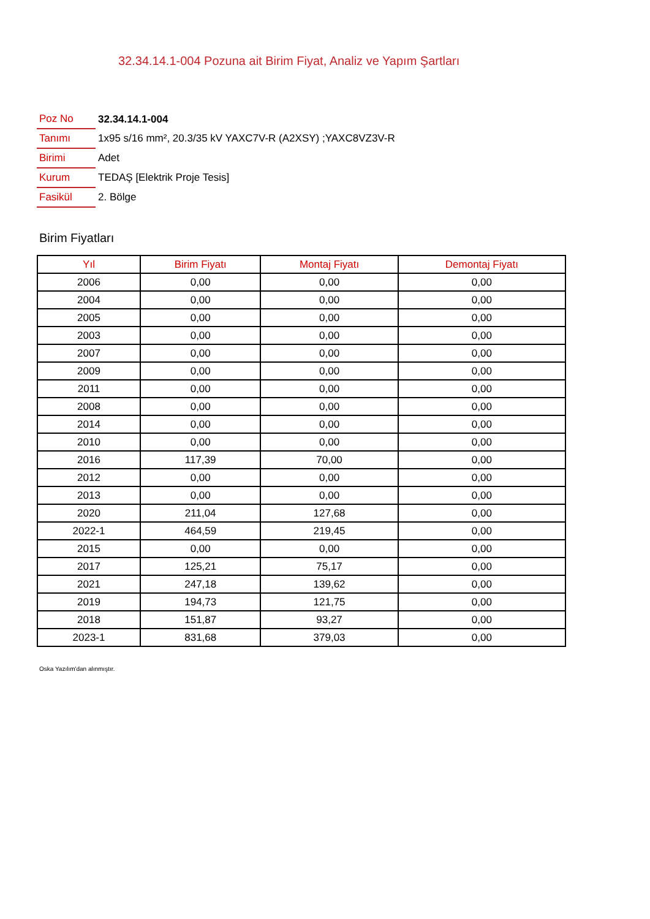32.34.14.1-004 Pozuna ait Birim Fiyat, Analiz ve Yapım Şartları
| Poz No | 32.34.14.1-004 |
| Tanımı | 1x95 s/16 mm², 20.3/35 kV YAXC7V-R (A2XSY) ;YAXC8VZ3V-R |
| Birimi | Adet |
| Kurum | TEDAŞ [Elektrik Proje Tesis] |
| Fasikül | 2. Bölge |
Birim Fiyatları
| Yıl | Birim Fiyatı | Montaj Fiyatı | Demontaj Fiyatı |
| --- | --- | --- | --- |
| 2006 | 0,00 | 0,00 | 0,00 |
| 2004 | 0,00 | 0,00 | 0,00 |
| 2005 | 0,00 | 0,00 | 0,00 |
| 2003 | 0,00 | 0,00 | 0,00 |
| 2007 | 0,00 | 0,00 | 0,00 |
| 2009 | 0,00 | 0,00 | 0,00 |
| 2011 | 0,00 | 0,00 | 0,00 |
| 2008 | 0,00 | 0,00 | 0,00 |
| 2014 | 0,00 | 0,00 | 0,00 |
| 2010 | 0,00 | 0,00 | 0,00 |
| 2016 | 117,39 | 70,00 | 0,00 |
| 2012 | 0,00 | 0,00 | 0,00 |
| 2013 | 0,00 | 0,00 | 0,00 |
| 2020 | 211,04 | 127,68 | 0,00 |
| 2022-1 | 464,59 | 219,45 | 0,00 |
| 2015 | 0,00 | 0,00 | 0,00 |
| 2017 | 125,21 | 75,17 | 0,00 |
| 2021 | 247,18 | 139,62 | 0,00 |
| 2019 | 194,73 | 121,75 | 0,00 |
| 2018 | 151,87 | 93,27 | 0,00 |
| 2023-1 | 831,68 | 379,03 | 0,00 |
Oska Yazılım'dan alınmıştır.